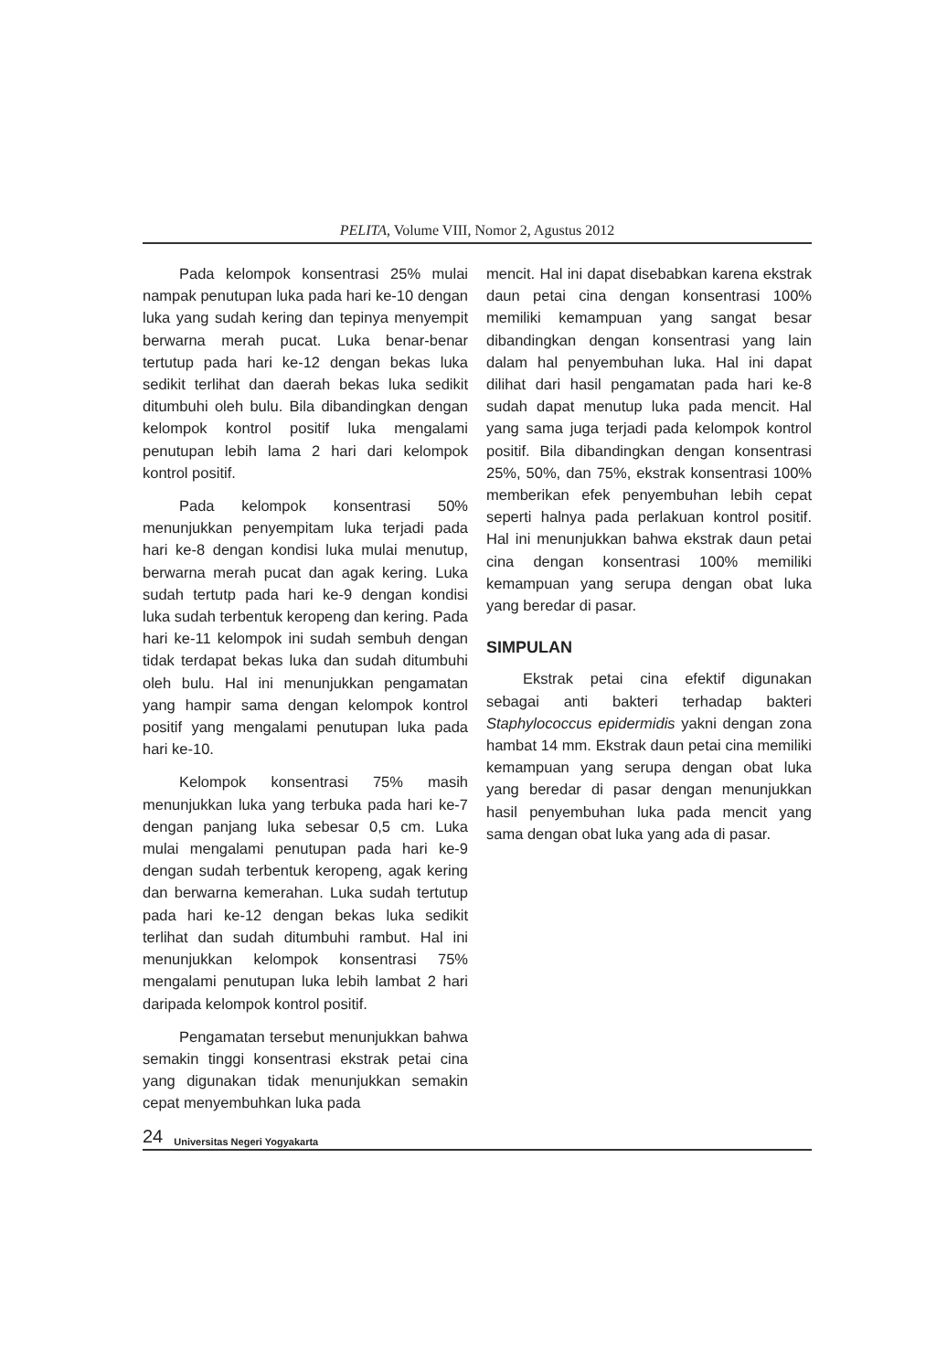PELITA, Volume VIII, Nomor 2, Agustus 2012
Pada kelompok konsentrasi 25% mulai nampak penutupan luka pada hari ke-10 dengan luka yang sudah kering dan tepinya menyempit berwarna merah pucat. Luka benar-benar tertutup pada hari ke-12 dengan bekas luka sedikit terlihat dan daerah bekas luka sedikit ditumbuhi oleh bulu. Bila dibandingkan dengan kelompok kontrol positif luka mengalami penutupan lebih lama 2 hari dari kelompok kontrol positif.
Pada kelompok konsentrasi 50% menunjukkan penyempitam luka terjadi pada hari ke-8 dengan kondisi luka mulai menutup, berwarna merah pucat dan agak kering. Luka sudah tertutp pada hari ke-9 dengan kondisi luka sudah terbentuk keropeng dan kering. Pada hari ke-11 kelompok ini sudah sembuh dengan tidak terdapat bekas luka dan sudah ditumbuhi oleh bulu. Hal ini menunjukkan pengamatan yang hampir sama dengan kelompok kontrol positif yang mengalami penutupan luka pada hari ke-10.
Kelompok konsentrasi 75% masih menunjukkan luka yang terbuka pada hari ke-7 dengan panjang luka sebesar 0,5 cm. Luka mulai mengalami penutupan pada hari ke-9 dengan sudah terbentuk keropeng, agak kering dan berwarna kemerahan. Luka sudah tertutup pada hari ke-12 dengan bekas luka sedikit terlihat dan sudah ditumbuhi rambut. Hal ini menunjukkan kelompok konsentrasi 75% mengalami penutupan luka lebih lambat 2 hari daripada kelompok kontrol positif.
Pengamatan tersebut menunjukkan bahwa semakin tinggi konsentrasi ekstrak petai cina yang digunakan tidak menunjukkan semakin cepat menyembuhkan luka pada
mencit. Hal ini dapat disebabkan karena ekstrak daun petai cina dengan konsentrasi 100% memiliki kemampuan yang sangat besar dibandingkan dengan konsentrasi yang lain dalam hal penyembuhan luka. Hal ini dapat dilihat dari hasil pengamatan pada hari ke-8 sudah dapat menutup luka pada mencit. Hal yang sama juga terjadi pada kelompok kontrol positif. Bila dibandingkan dengan konsentrasi 25%, 50%, dan 75%, ekstrak konsentrasi 100% memberikan efek penyembuhan lebih cepat seperti halnya pada perlakuan kontrol positif. Hal ini menunjukkan bahwa ekstrak daun petai cina dengan konsentrasi 100% memiliki kemampuan yang serupa dengan obat luka yang beredar di pasar.
SIMPULAN
Ekstrak petai cina efektif digunakan sebagai anti bakteri terhadap bakteri Staphylococcus epidermidis yakni dengan zona hambat 14 mm. Ekstrak daun petai cina memiliki kemampuan yang serupa dengan obat luka yang beredar di pasar dengan menunjukkan hasil penyembuhan luka pada mencit yang sama dengan obat luka yang ada di pasar.
24 Universitas Negeri Yogyakarta